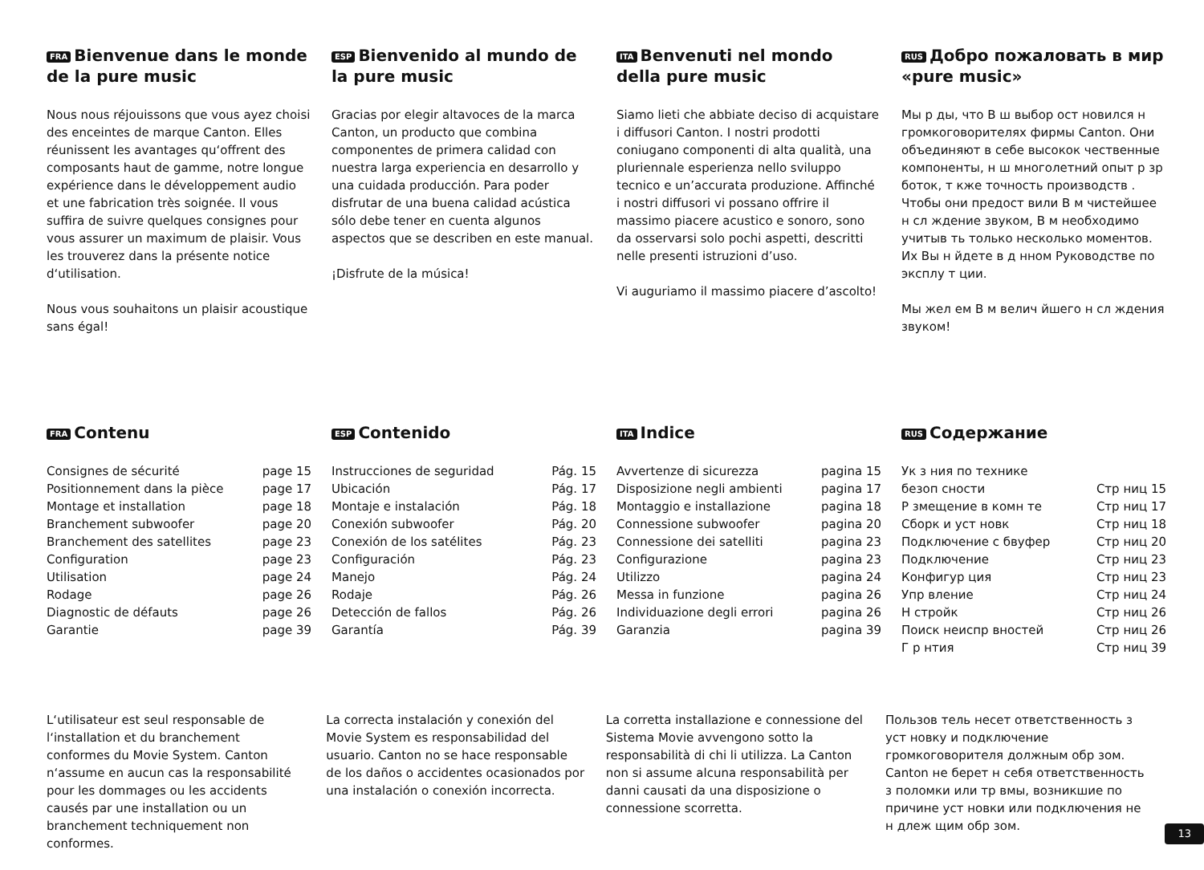FRA Bienvenue dans le monde de la pure music
Nous nous réjouissons que vous ayez choisi des enceintes de marque Canton. Elles réunissent les avantages qu‘offrent des composants haut de gamme, notre longue expérience dans le développement audio et une fabrication très soignée. Il vous suffira de suivre quelques consignes pour vous assurer un maximum de plaisir. Vous les trouverez dans la présente notice d‘utilisation.
Nous vous souhaitons un plaisir acoustique sans égal!
ESP Bienvenido al mundo de la pure music
Gracias por elegir altavoces de la marca Canton, un producto que combina componentes de primera calidad con nuestra larga experiencia en desarrollo y una cuidada producción. Para poder disfrutar de una buena calidad acústica sólo debe tener en cuenta algunos aspectos que se describen en este manual.
¡Disfrute de la música!
ITA Benvenuti nel mondo della pure music
Siamo lieti che abbiate deciso di acquistare i diffusori Canton. I nostri prodotti coniugano componenti di alta qualità, una pluriennale esperienza nello sviluppo tecnico e un’accurata produzione. Affinché i nostri diffusori vi possano offrire il massimo piacere acustico e sonoro, sono da osservarsi solo pochi aspetti, descritti nelle presenti istruzioni d’uso.
Vi auguriamo il massimo piacere d’ascolto!
RUS Добро пожаловать в мир «pure music»
Мы р ды, что В ш выбор ост новился н громкоговорителях фирмы Canton. Они объединяют в себе высокок чественные компоненты, н ш многолетний опыт р зр боток, т кже точность производств . Чтобы они предост вили В м чистейшее н сл ждение звуком, В м необходимо учитыв ть только несколько моментов. Их Вы н йдете в д нном Руководстве по эксплу т ции.
Мы жел ем В м велич йшего н сл ждения звуком!
FRA Contenu
| Consignes de sécurité | page 15 |
| Positionnement dans la pièce | page 17 |
| Montage et installation | page 18 |
| Branchement subwoofer | page 20 |
| Branchement des satellites | page 23 |
| Configuration | page 23 |
| Utilisation | page 24 |
| Rodage | page 26 |
| Diagnostic de défauts | page 26 |
| Garantie | page 39 |
ESP Contenido
| Instrucciones de seguridad | Pág. 15 |
| Ubicación | Pág. 17 |
| Montaje e instalación | Pág. 18 |
| Conexión subwoofer | Pág. 20 |
| Conexión de los satélites | Pág. 23 |
| Configuración | Pág. 23 |
| Manejo | Pág. 24 |
| Rodaje | Pág. 26 |
| Detección de fallos | Pág. 26 |
| Garantía | Pág. 39 |
ITA Indice
| Avvertenze di sicurezza | pagina 15 |
| Disposizione negli ambienti | pagina 17 |
| Montaggio e installazione | pagina 18 |
| Connessione subwoofer | pagina 20 |
| Connessione dei satelliti | pagina 23 |
| Configurazione | pagina 23 |
| Utilizzo | pagina 24 |
| Messa in funzione | pagina 26 |
| Individuazione degli errori | pagina 26 |
| Garanzia | pagina 39 |
RUS Содержание
| Ук з ния по технике | |
| безоп сности | Стр ниц 15 |
| Р змещение в комн те | Стр ниц 17 |
| Сборк и уст новк | Стр ниц 18 |
| Подключение с бвуфер | Стр ниц 20 |
| Подключение | Стр ниц 23 |
| Конфигур ция | Стр ниц 23 |
| Упр вление | Стр ниц 24 |
| Н стройк | Стр ниц 26 |
| Поиск неиспр вностей | Стр ниц 26 |
| Г р нтия | Стр ниц 39 |
L‘utilisateur est seul responsable de l‘installation et du branchement conformes du Movie System. Canton n‘assume en aucun cas la responsabilité pour les dommages ou les accidents causés par une installation ou un branchement techniquement non conformes.
La correcta instalación y conexión del Movie System es responsabilidad del usuario. Canton no se hace responsable de los daños o accidentes ocasionados por una instalación o conexión incorrecta.
La corretta installazione e connessione del Sistema Movie avvengono sotto la responsabilità di chi li utilizza. La Canton non si assume alcuna responsabilità per danni causati da una disposizione o connessione scorretta.
Пользов тель несет ответственность з уст новку и подключение громкоговорителя должным обр зом. Canton не берет н себя ответственность з поломки или тр вмы, возникшие по причине уст новки или подключения не н длеж щим обр зом.
13